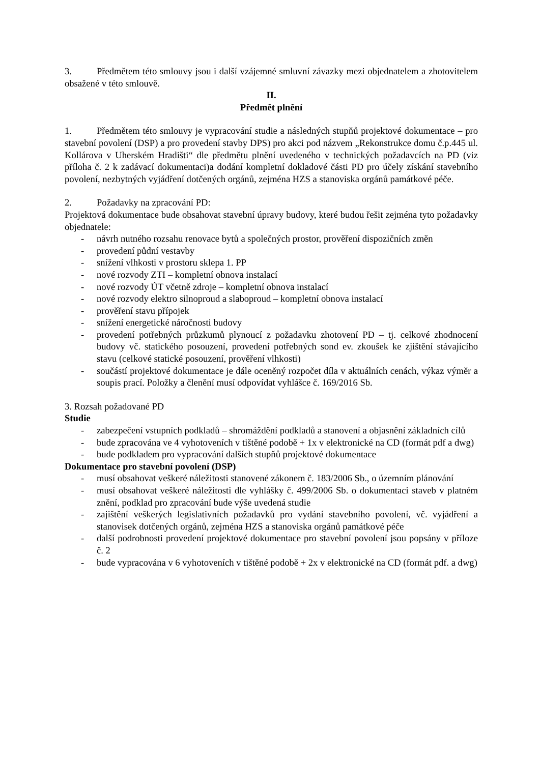3. Předmětem této smlouvy jsou i další vzájemné smluvní závazky mezi objednatelem a zhotovitelem obsažené v této smlouvě.
II.
Předmět plnění
1. Předmětem této smlouvy je vypracování studie a následných stupňů projektové dokumentace – pro stavební povolení (DSP) a pro provedení stavby DPS) pro akci pod názvem „Rekonstrukce domu č.p.445 ul. Kollárova v Uherském Hradišti“ dle předmětu plnění uvedeného v technických požadavcích na PD (viz příloha č. 2 k zadávací dokumentaci)a dodání kompletní dokladové části PD pro účely získání stavebního povolení, nezbytných vyjádření dotčených orgánů, zejména HZS a stanoviska orgánů památkové péče.
2. Požadavky na zpracování PD:
Projektová dokumentace bude obsahovat stavební úpravy budovy, které budou řešit zejména tyto požadavky objednatele:
- návrh nutného rozsahu renovace bytů a společných prostor, prověření dispozičních změn
- provedení půdní vestavby
- snížení vlhkosti v prostoru sklepa 1. PP
- nové rozvody ZTI – kompletní obnova instalací
- nové rozvody ÚT včetně zdroje – kompletní obnova instalací
- nové rozvody elektro silnoproud a slaboproud – kompletní obnova instalací
- prověření stavu přípojek
- snížení energetické náročnosti budovy
- provedení potřebných průzkumů plynoucí z požadavku zhotovení PD – tj. celkové zhodnocení budovy vč. statického posouzení, provedení potřebných sond ev. zkoušek ke zjištění stávajícího stavu (celkové statické posouzení, prověření vlhkosti)
- součástí projektové dokumentace je dále oceněný rozpočet díla v aktuálních cenách, výkaz výměr a soupis prací. Položky a členění musí odpovídat vyhlášce č. 169/2016 Sb.
3. Rozsah požadované PD
Studie
- zabezpečení vstupních podkladů – shromáždění podkladů a stanovení a objasnění základních cílů
- bude zpracována ve 4 vyhotoveních v tištěné podobě + 1x v elektronické na CD (formát pdf a dwg)
- bude podkladem pro vypracování dalších stupňů projektové dokumentace
Dokumentace pro stavební povolení (DSP)
- musí obsahovat veškeré náležitosti stanovené zákonem č. 183/2006 Sb., o územním plánování
- musí obsahovat veškeré náležitosti dle vyhlášky č. 499/2006 Sb. o dokumentaci staveb v platném znění, podklad pro zpracování bude výše uvedená studie
- zajištění veškerých legislativních požadavků pro vydání stavebního povolení, vč. vyjádření a stanovisek dotčených orgánů, zejména HZS a stanoviska orgánů památkové péče
- další podrobnosti provedení projektové dokumentace pro stavební povolení jsou popsány v příloze č. 2
- bude vypracována v 6 vyhotoveních v tištěné podobě + 2x v elektronické na CD (formát pdf. a dwg)